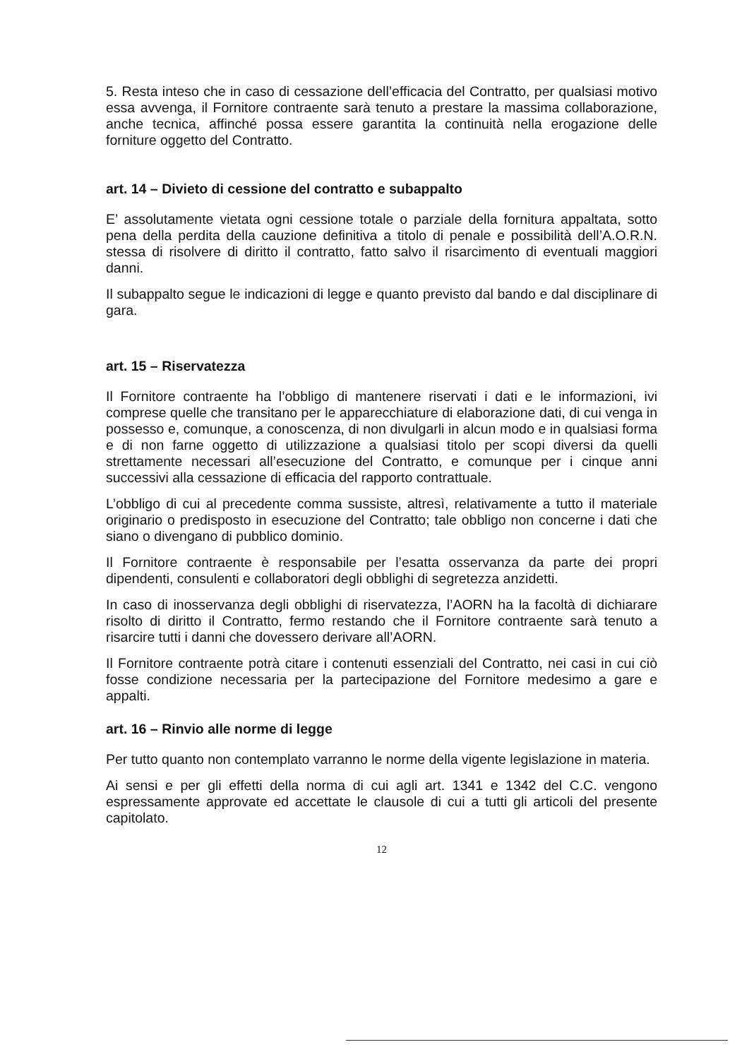5. Resta inteso che in caso di cessazione dell’efficacia del Contratto, per qualsiasi motivo essa avvenga, il Fornitore contraente sarà tenuto a prestare la massima collaborazione, anche tecnica, affinché possa essere garantita la continuità nella erogazione delle forniture oggetto del Contratto.
art. 14 – Divieto di cessione del contratto e subappalto
E’ assolutamente vietata ogni cessione totale o parziale della fornitura appaltata, sotto pena della perdita della cauzione definitiva a titolo di penale e possibilità dell’A.O.R.N. stessa di risolvere di diritto il contratto, fatto salvo il risarcimento di eventuali maggiori danni.
Il subappalto segue le indicazioni di legge e quanto previsto dal bando e dal disciplinare di gara.
art. 15 – Riservatezza
Il Fornitore contraente ha l’obbligo di mantenere riservati i dati e le informazioni, ivi comprese quelle che transitano per le apparecchiature di elaborazione dati, di cui venga in possesso e, comunque, a conoscenza, di non divulgarli in alcun modo e in qualsiasi forma e di non farne oggetto di utilizzazione a qualsiasi titolo per scopi diversi da quelli strettamente necessari all’esecuzione del Contratto, e comunque per i cinque anni successivi alla cessazione di efficacia del rapporto contrattuale.
L’obbligo di cui al precedente comma sussiste, altresì, relativamente a tutto il materiale originario o predisposto in esecuzione del Contratto; tale obbligo non concerne i dati che siano o divengano di pubblico dominio.
Il Fornitore contraente è responsabile per l’esatta osservanza da parte dei propri dipendenti, consulenti e collaboratori degli obblighi di segretezza anzidetti.
In caso di inosservanza degli obblighi di riservatezza, l’AORN ha la facoltà di dichiarare risolto di diritto il Contratto, fermo restando che il Fornitore contraente sarà tenuto a risarcire tutti i danni che dovessero derivare all’AORN.
Il Fornitore contraente potrà citare i contenuti essenziali del Contratto, nei casi in cui ciò fosse condizione necessaria per la partecipazione del Fornitore medesimo a gare e appalti.
art. 16 – Rinvio alle norme di legge
Per tutto quanto non contemplato varranno le norme della vigente legislazione in materia.
Ai sensi e per gli effetti della norma di cui agli art. 1341 e 1342 del C.C. vengono espressamente approvate ed accettate le clausole di cui a tutti gli articoli del presente capitolato.
12